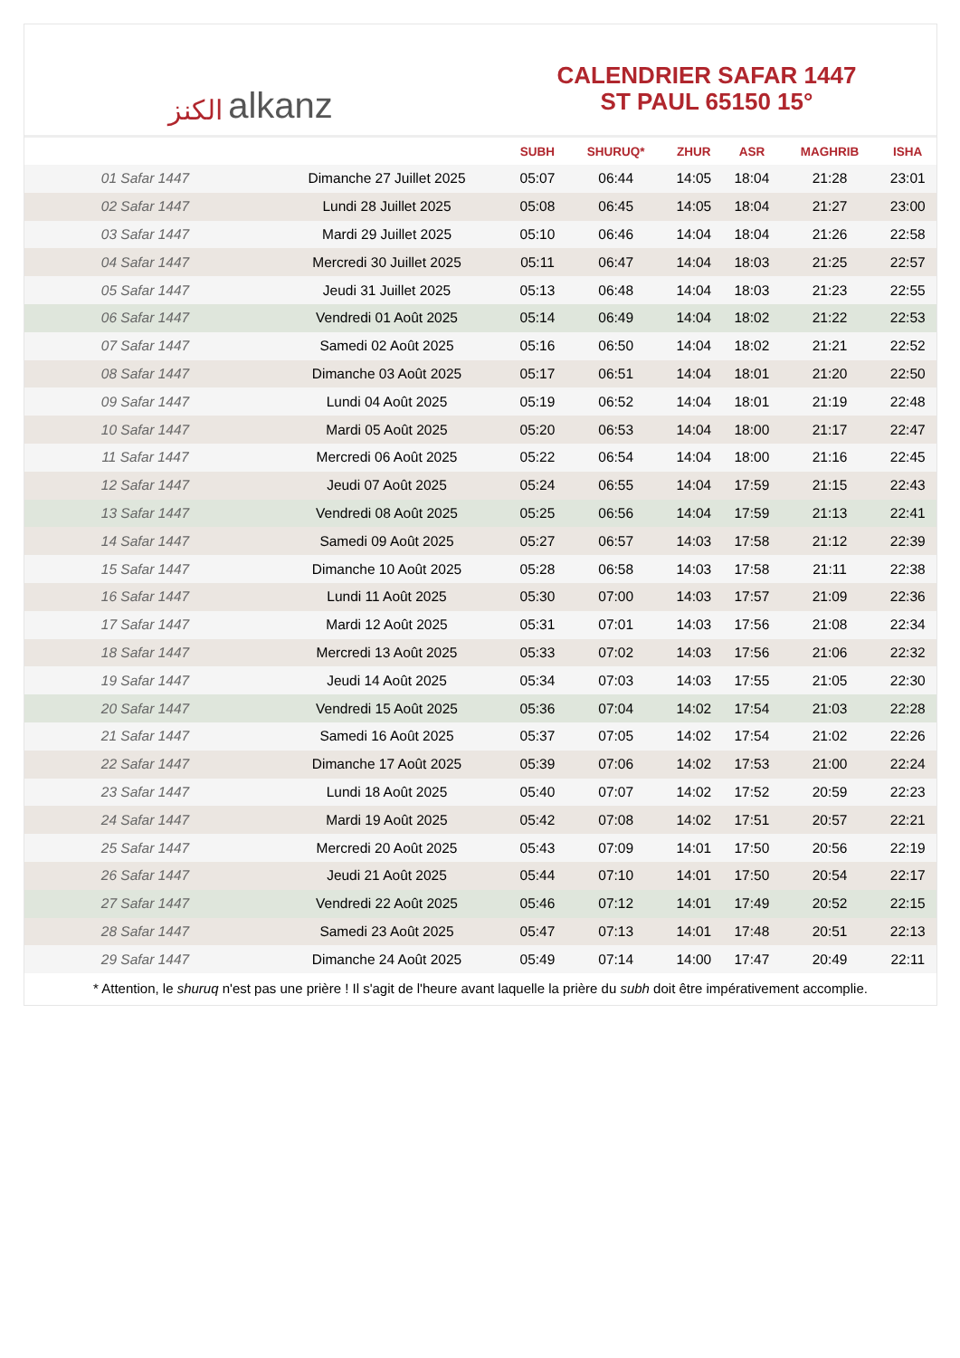الكنز alkanz
CALENDRIER SAFAR 1447
ST PAUL 65150 15°
| | | SUBH | SHURUQ* | ZHUR | ASR | MAGHRIB | ISHA |
| --- | --- | --- | --- | --- | --- | --- | --- |
| 01 Safar 1447 | Dimanche 27 Juillet 2025 | 05:07 | 06:44 | 14:05 | 18:04 | 21:28 | 23:01 |
| 02 Safar 1447 | Lundi 28 Juillet 2025 | 05:08 | 06:45 | 14:05 | 18:04 | 21:27 | 23:00 |
| 03 Safar 1447 | Mardi 29 Juillet 2025 | 05:10 | 06:46 | 14:04 | 18:04 | 21:26 | 22:58 |
| 04 Safar 1447 | Mercredi 30 Juillet 2025 | 05:11 | 06:47 | 14:04 | 18:03 | 21:25 | 22:57 |
| 05 Safar 1447 | Jeudi 31 Juillet 2025 | 05:13 | 06:48 | 14:04 | 18:03 | 21:23 | 22:55 |
| 06 Safar 1447 | Vendredi 01 Août 2025 | 05:14 | 06:49 | 14:04 | 18:02 | 21:22 | 22:53 |
| 07 Safar 1447 | Samedi 02 Août 2025 | 05:16 | 06:50 | 14:04 | 18:02 | 21:21 | 22:52 |
| 08 Safar 1447 | Dimanche 03 Août 2025 | 05:17 | 06:51 | 14:04 | 18:01 | 21:20 | 22:50 |
| 09 Safar 1447 | Lundi 04 Août 2025 | 05:19 | 06:52 | 14:04 | 18:01 | 21:19 | 22:48 |
| 10 Safar 1447 | Mardi 05 Août 2025 | 05:20 | 06:53 | 14:04 | 18:00 | 21:17 | 22:47 |
| 11 Safar 1447 | Mercredi 06 Août 2025 | 05:22 | 06:54 | 14:04 | 18:00 | 21:16 | 22:45 |
| 12 Safar 1447 | Jeudi 07 Août 2025 | 05:24 | 06:55 | 14:04 | 17:59 | 21:15 | 22:43 |
| 13 Safar 1447 | Vendredi 08 Août 2025 | 05:25 | 06:56 | 14:04 | 17:59 | 21:13 | 22:41 |
| 14 Safar 1447 | Samedi 09 Août 2025 | 05:27 | 06:57 | 14:03 | 17:58 | 21:12 | 22:39 |
| 15 Safar 1447 | Dimanche 10 Août 2025 | 05:28 | 06:58 | 14:03 | 17:58 | 21:11 | 22:38 |
| 16 Safar 1447 | Lundi 11 Août 2025 | 05:30 | 07:00 | 14:03 | 17:57 | 21:09 | 22:36 |
| 17 Safar 1447 | Mardi 12 Août 2025 | 05:31 | 07:01 | 14:03 | 17:56 | 21:08 | 22:34 |
| 18 Safar 1447 | Mercredi 13 Août 2025 | 05:33 | 07:02 | 14:03 | 17:56 | 21:06 | 22:32 |
| 19 Safar 1447 | Jeudi 14 Août 2025 | 05:34 | 07:03 | 14:03 | 17:55 | 21:05 | 22:30 |
| 20 Safar 1447 | Vendredi 15 Août 2025 | 05:36 | 07:04 | 14:02 | 17:54 | 21:03 | 22:28 |
| 21 Safar 1447 | Samedi 16 Août 2025 | 05:37 | 07:05 | 14:02 | 17:54 | 21:02 | 22:26 |
| 22 Safar 1447 | Dimanche 17 Août 2025 | 05:39 | 07:06 | 14:02 | 17:53 | 21:00 | 22:24 |
| 23 Safar 1447 | Lundi 18 Août 2025 | 05:40 | 07:07 | 14:02 | 17:52 | 20:59 | 22:23 |
| 24 Safar 1447 | Mardi 19 Août 2025 | 05:42 | 07:08 | 14:02 | 17:51 | 20:57 | 22:21 |
| 25 Safar 1447 | Mercredi 20 Août 2025 | 05:43 | 07:09 | 14:01 | 17:50 | 20:56 | 22:19 |
| 26 Safar 1447 | Jeudi 21 Août 2025 | 05:44 | 07:10 | 14:01 | 17:50 | 20:54 | 22:17 |
| 27 Safar 1447 | Vendredi 22 Août 2025 | 05:46 | 07:12 | 14:01 | 17:49 | 20:52 | 22:15 |
| 28 Safar 1447 | Samedi 23 Août 2025 | 05:47 | 07:13 | 14:01 | 17:48 | 20:51 | 22:13 |
| 29 Safar 1447 | Dimanche 24 Août 2025 | 05:49 | 07:14 | 14:00 | 17:47 | 20:49 | 22:11 |
* Attention, le shuruq n'est pas une prière ! Il s'agit de l'heure avant laquelle la prière du subh doit être impérativement accomplie.